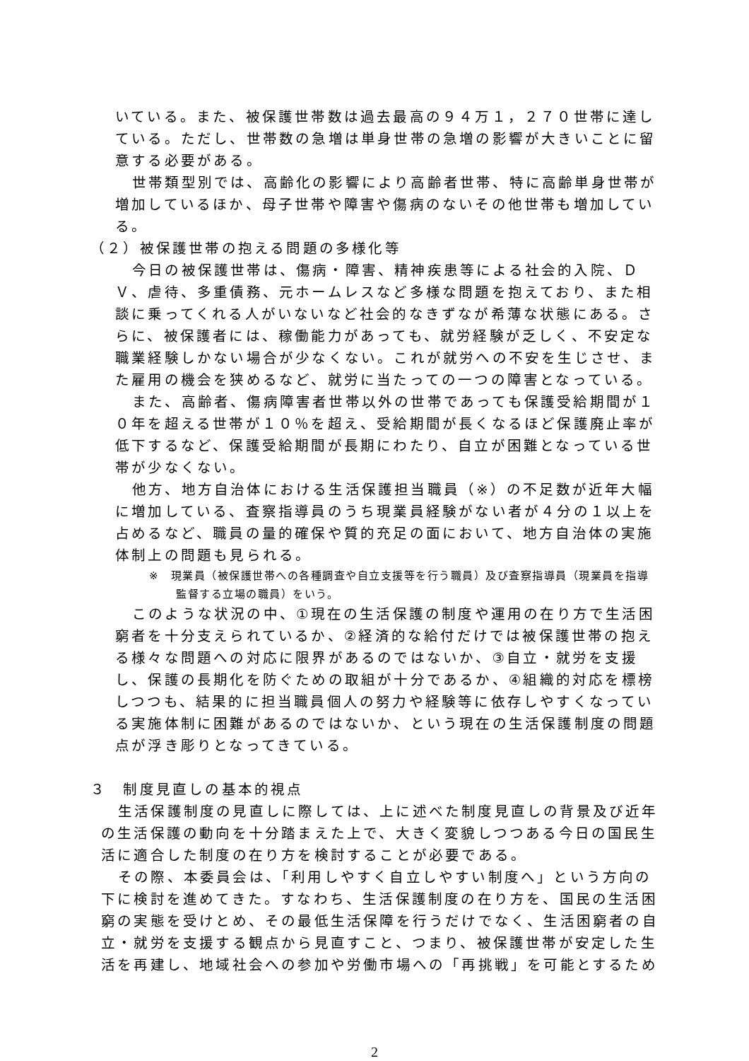いている。また、被保護世帯数は過去最高の９４万１，２７０世帯に達している。ただし、世帯数の急増は単身世帯の急増の影響が大きいことに留意する必要がある。
世帯類型別では、高齢化の影響により高齢者世帯、特に高齢単身世帯が増加しているほか、母子世帯や障害や傷病のないその他世帯も増加している。
（２）被保護世帯の抱える問題の多様化等
今日の被保護世帯は、傷病・障害、精神疾患等による社会的入院、ＤＶ、虐待、多重債務、元ホームレスなど多様な問題を抱えており、また相談に乗ってくれる人がいないなど社会的なきずなが希薄な状態にある。さらに、被保護者には、稼働能力があっても、就労経験が乏しく、不安定な職業経験しかない場合が少なくない。これが就労への不安を生じさせ、また雇用の機会を狭めるなど、就労に当たっての一つの障害となっている。
また、高齢者、傷病障害者世帯以外の世帯であっても保護受給期間が１０年を超える世帯が１０％を超え、受給期間が長くなるほど保護廃止率が低下するなど、保護受給期間が長期にわたり、自立が困難となっている世帯が少なくない。
他方、地方自治体における生活保護担当職員（※）の不足数が近年大幅に増加している、査察指導員のうち現業員経験がない者が４分の１以上を占めるなど、職員の量的確保や質的充足の面において、地方自治体の実施体制上の問題も見られる。
※　現業員（被保護世帯への各種調査や自立支援等を行う職員）及び査察指導員（現業員を指導監督する立場の職員）をいう。
このような状況の中、①現在の生活保護の制度や運用の在り方で生活困窮者を十分支えられているか、②経済的な給付だけでは被保護世帯の抱える様々な問題への対応に限界があるのではないか、③自立・就労を支援し、保護の長期化を防ぐための取組が十分であるか、④組織的対応を標榜しつつも、結果的に担当職員個人の努力や経験等に依存しやすくなっている実施体制に困難があるのではないか、という現在の生活保護制度の問題点が浮き彫りとなってきている。
３　制度見直しの基本的視点
生活保護制度の見直しに際しては、上に述べた制度見直しの背景及び近年の生活保護の動向を十分踏まえた上で、大きく変貌しつつある今日の国民生活に適合した制度の在り方を検討することが必要である。
その際、本委員会は、「利用しやすく自立しやすい制度へ」という方向の下に検討を進めてきた。すなわち、生活保護制度の在り方を、国民の生活困窮の実態を受けとめ、その最低生活保障を行うだけでなく、生活困窮者の自立・就労を支援する観点から見直すこと、つまり、被保護世帯が安定した生活を再建し、地域社会への参加や労働市場への「再挑戦」を可能とするため
2